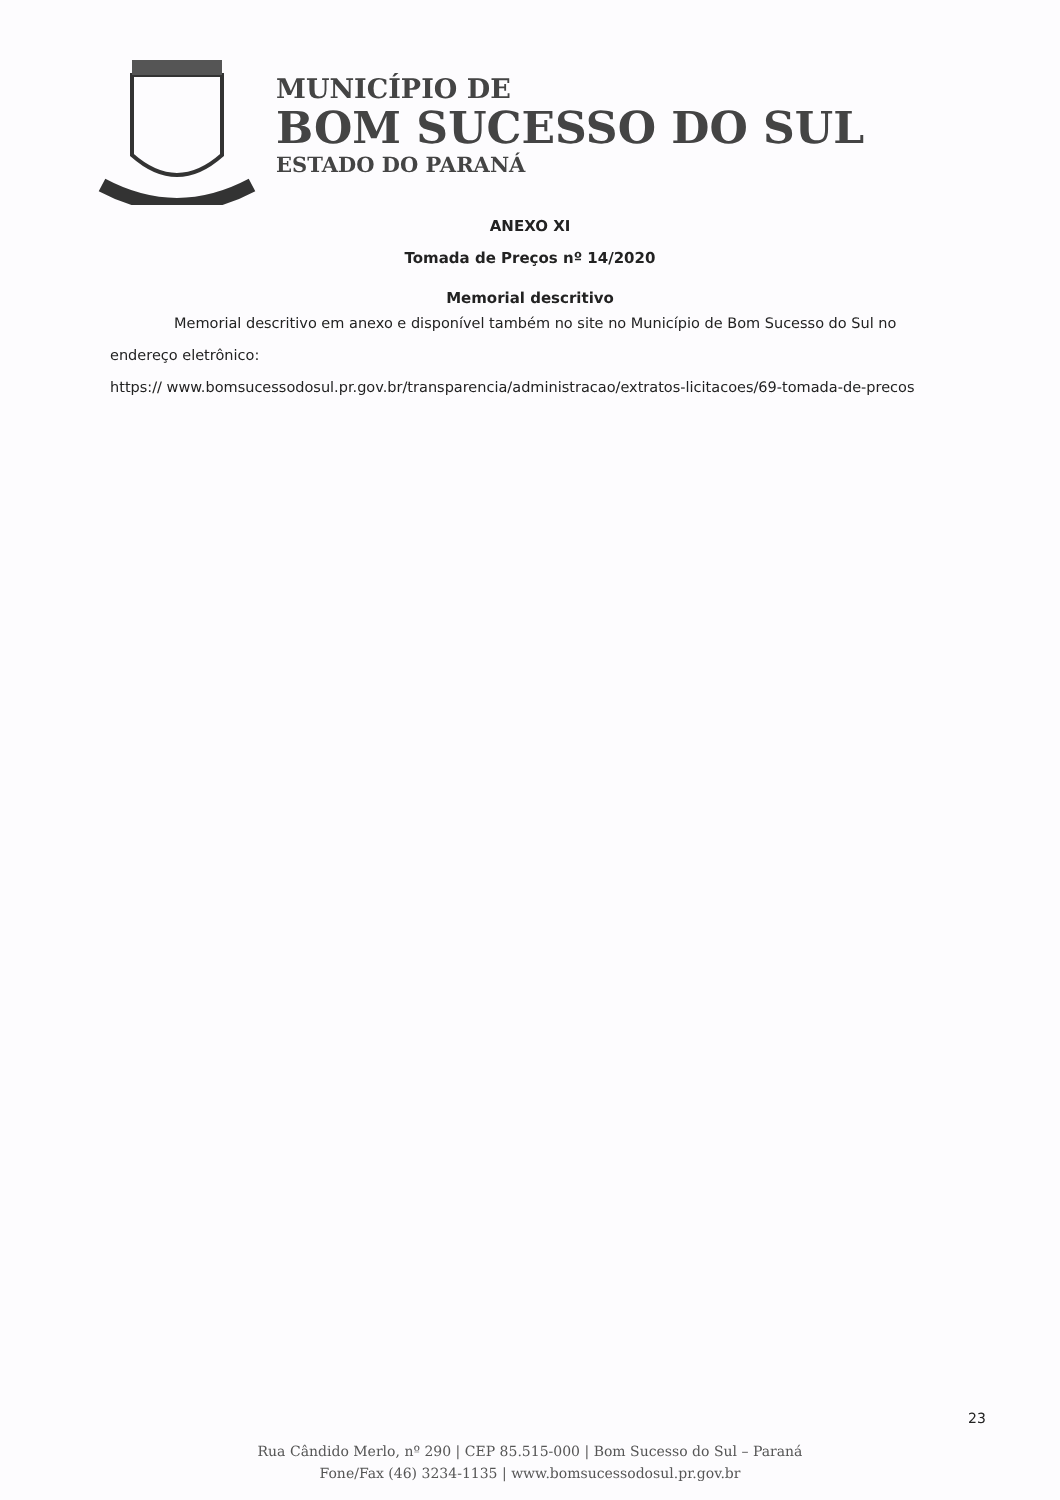MUNICÍPIO DE
BOM SUCESSO DO SUL
ESTADO DO PARANÁ
ANEXO XI
Tomada de Preços nº 14/2020
Memorial descritivo
Memorial descritivo em anexo e disponível também no site no Município de Bom Sucesso do Sul no endereço eletrônico:
https:// www.bomsucessodosul.pr.gov.br/transparencia/administracao/extratos-licitacoes/69-tomada-de-precos
23
Rua Cândido Merlo, nº 290 | CEP 85.515-000 | Bom Sucesso do Sul – Paraná
Fone/Fax (46) 3234-1135 | www.bomsucessodosul.pr.gov.br